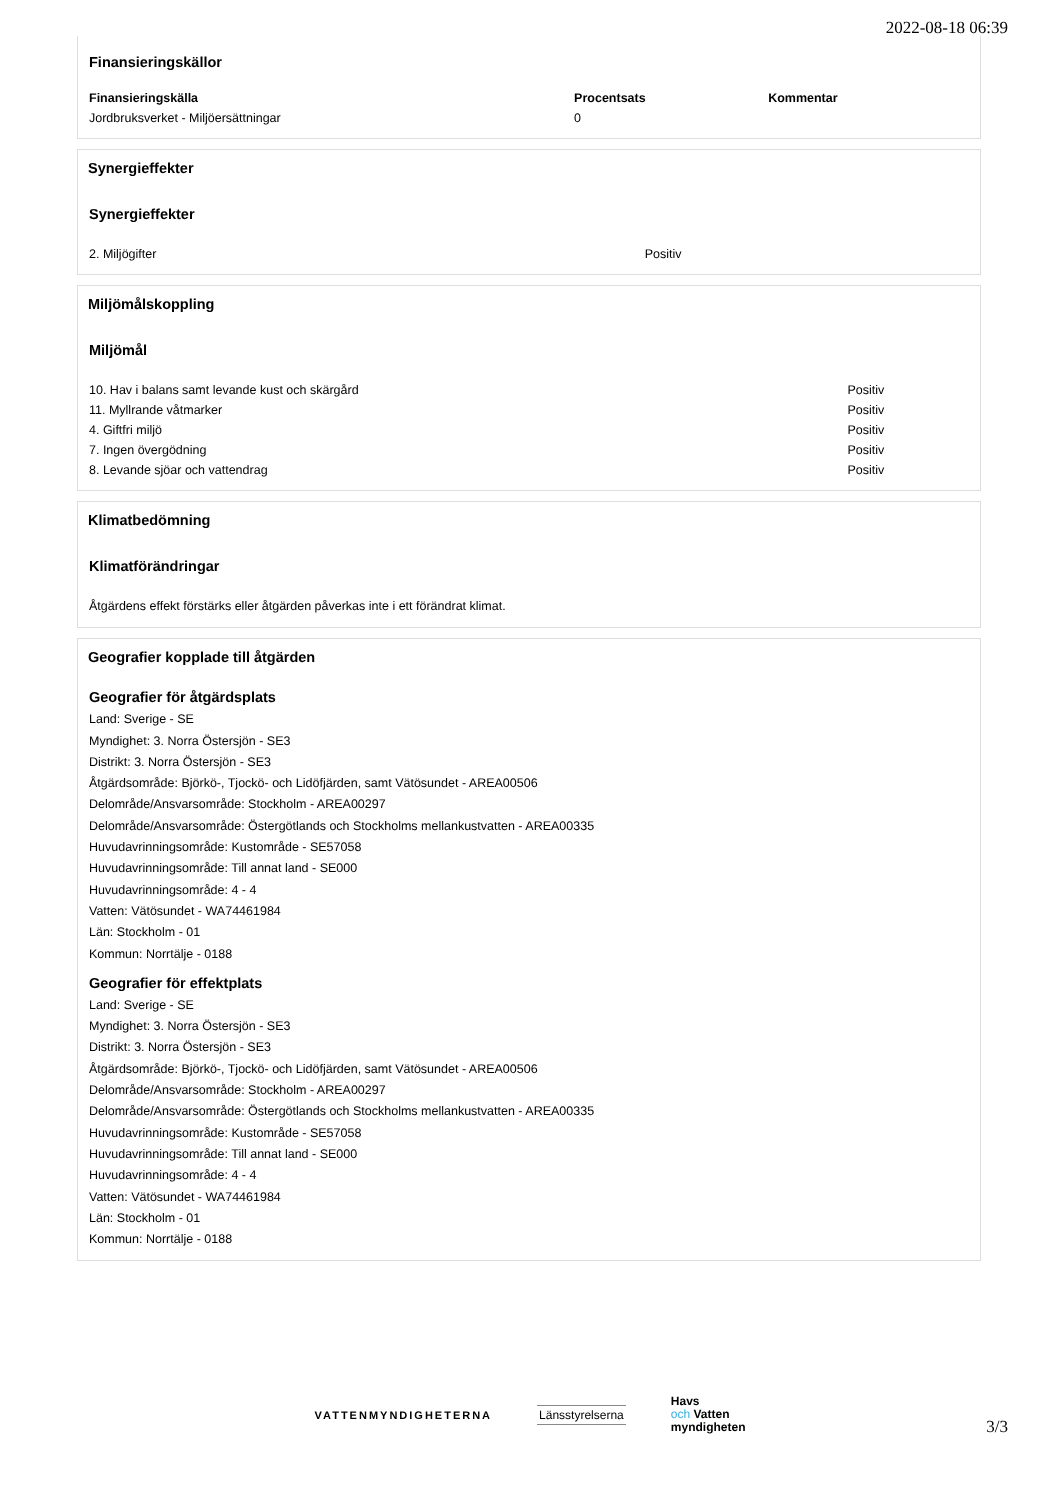2022-08-18 06:39
Finansieringskällor
| Finansieringskälla | Procentsats | Kommentar |
| --- | --- | --- |
| Jordbruksverket - Miljöersättningar | 0 | |
Synergieffekter
Synergieffekter
| 2. Miljögifter | Positiv |
Miljömålskoppling
Miljömål
| 10. Hav i balans samt levande kust och skärgård | Positiv |
| 11. Myllrande våtmarker | Positiv |
| 4. Giftfri miljö | Positiv |
| 7. Ingen övergödning | Positiv |
| 8. Levande sjöar och vattendrag | Positiv |
Klimatbedömning
Klimatförändringar
Åtgärdens effekt förstärks eller åtgärden påverkas inte i ett förändrat klimat.
Geografier kopplade till åtgärden
Geografier för åtgärdsplats
Land: Sverige - SE
Myndighet: 3. Norra Östersjön - SE3
Distrikt: 3. Norra Östersjön - SE3
Åtgärdsområde: Björkö-, Tjockö- och Lidöfjärden, samt Vätösundet - AREA00506
Delområde/Ansvarsområde: Stockholm - AREA00297
Delområde/Ansvarsområde: Östergötlands och Stockholms mellankustvatten - AREA00335
Huvudavrinningsområde: Kustområde - SE57058
Huvudavrinningsområde: Till annat land - SE000
Huvudavrinningsområde: 4 - 4
Vatten: Vätösundet - WA74461984
Län: Stockholm - 01
Kommun: Norrtälje - 0188
Geografier för effektplats
Land: Sverige - SE
Myndighet: 3. Norra Östersjön - SE3
Distrikt: 3. Norra Östersjön - SE3
Åtgärdsområde: Björkö-, Tjockö- och Lidöfjärden, samt Vätösundet - AREA00506
Delområde/Ansvarsområde: Stockholm - AREA00297
Delområde/Ansvarsområde: Östergötlands och Stockholms mellankustvatten - AREA00335
Huvudavrinningsområde: Kustområde - SE57058
Huvudavrinningsområde: Till annat land - SE000
Huvudavrinningsområde: 4 - 4
Vatten: Vätösundet - WA74461984
Län: Stockholm - 01
Kommun: Norrtälje - 0188
VATTENMYNDIGHETERNA Länsstyrelserna
Havs
och Vatten
myndigheten
3/3